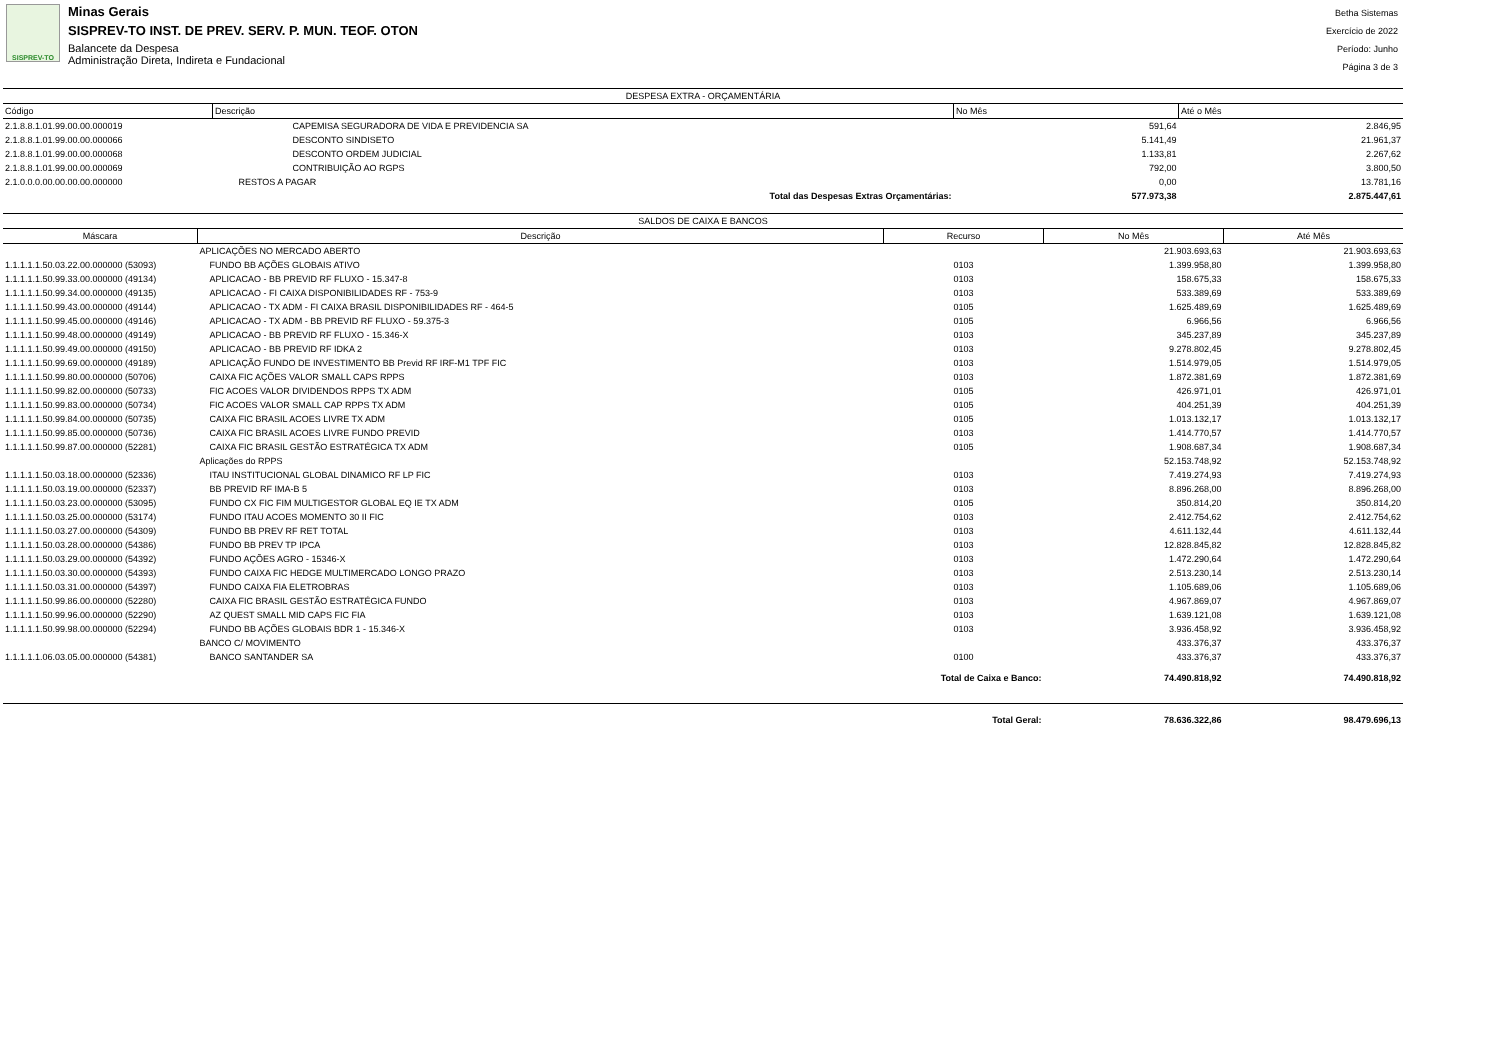SISPREV-TO
Minas Gerais
SISPREV-TO INST. DE PREV. SERV. P. MUN. TEOF. OTON
Balancete da Despesa
Administração Direta, Indireta e Fundacional
Betha Sistemas
Exercício de 2022
Período: Junho
Página 3 de 3
| DESPESA EXTRA - ORÇAMENTÁRIA | | | |
| Código | Descrição | No Mês | Até o Mês |
| 2.1.8.8.1.01.99.00.00.000019 | CAPEMISA SEGURADORA DE VIDA E PREVIDENCIA SA | 591,64 | 2.846,95 |
| 2.1.8.8.1.01.99.00.00.000066 | DESCONTO SINDISETO | 5.141,49 | 21.961,37 |
| 2.1.8.8.1.01.99.00.00.000068 | DESCONTO ORDEM JUDICIAL | 1.133,81 | 2.267,62 |
| 2.1.8.8.1.01.99.00.00.000069 | CONTRIBUIÇÃO AO RGPS | 792,00 | 3.800,50 |
| 2.1.0.0.0.00.00.00.00.000000 | RESTOS A PAGAR | 0,00 | 13.781,16 |
| | Total das Despesas Extras Orçamentárias: | 577.973,38 | 2.875.447,61 |
| SALDOS DE CAIXA E BANCOS | | | | |
| Máscara | Descrição | Recurso | No Mês | Até Mês |
| | APLICAÇÕES NO MERCADO ABERTO | | 21.903.693,63 | 21.903.693,63 |
| 1.1.1.1.1.50.03.22.00.000000 (53093) | FUNDO BB AÇÕES GLOBAIS ATIVO | 0103 | 1.399.958,80 | 1.399.958,80 |
| 1.1.1.1.1.50.99.33.00.000000 (49134) | APLICACAO - BB PREVID RF FLUXO - 15.347-8 | 0103 | 158.675,33 | 158.675,33 |
| 1.1.1.1.1.50.99.34.00.000000 (49135) | APLICACAO - FI CAIXA DISPONIBILIDADES RF - 753-9 | 0103 | 533.389,69 | 533.389,69 |
| 1.1.1.1.1.50.99.43.00.000000 (49144) | APLICACAO - TX ADM - FI CAIXA BRASIL DISPONIBILIDADES RF - 464-5 | 0105 | 1.625.489,69 | 1.625.489,69 |
| 1.1.1.1.1.50.99.45.00.000000 (49146) | APLICACAO - TX ADM - BB PREVID RF FLUXO - 59.375-3 | 0105 | 6.966,56 | 6.966,56 |
| 1.1.1.1.1.50.99.48.00.000000 (49149) | APLICACAO - BB PREVID RF FLUXO - 15.346-X | 0103 | 345.237,89 | 345.237,89 |
| 1.1.1.1.1.50.99.49.00.000000 (49150) | APLICACAO - BB PREVID RF IDKA 2 | 0103 | 9.278.802,45 | 9.278.802,45 |
| 1.1.1.1.1.50.99.69.00.000000 (49189) | APLICAÇÃO FUNDO DE INVESTIMENTO BB Previd RF IRF-M1 TPF FIC | 0103 | 1.514.979,05 | 1.514.979,05 |
| 1.1.1.1.1.50.99.80.00.000000 (50706) | CAIXA FIC AÇÕES VALOR SMALL CAPS RPPS | 0103 | 1.872.381,69 | 1.872.381,69 |
| 1.1.1.1.1.50.99.82.00.000000 (50733) | FIC ACOES VALOR DIVIDENDOS RPPS TX ADM | 0105 | 426.971,01 | 426.971,01 |
| 1.1.1.1.1.50.99.83.00.000000 (50734) | FIC ACOES VALOR SMALL CAP RPPS TX ADM | 0105 | 404.251,39 | 404.251,39 |
| 1.1.1.1.1.50.99.84.00.000000 (50735) | CAIXA FIC BRASIL ACOES LIVRE TX ADM | 0105 | 1.013.132,17 | 1.013.132,17 |
| 1.1.1.1.1.50.99.85.00.000000 (50736) | CAIXA FIC BRASIL ACOES LIVRE FUNDO PREVID | 0103 | 1.414.770,57 | 1.414.770,57 |
| 1.1.1.1.1.50.99.87.00.000000 (52281) | CAIXA FIC BRASIL GESTÃO ESTRATÉGICA TX ADM | 0105 | 1.908.687,34 | 1.908.687,34 |
| | Aplicações do RPPS | | 52.153.748,92 | 52.153.748,92 |
| 1.1.1.1.1.50.03.18.00.000000 (52336) | ITAU INSTITUCIONAL GLOBAL DINAMICO RF LP FIC | 0103 | 7.419.274,93 | 7.419.274,93 |
| 1.1.1.1.1.50.03.19.00.000000 (52337) | BB PREVID RF IMA-B 5 | 0103 | 8.896.268,00 | 8.896.268,00 |
| 1.1.1.1.1.50.03.23.00.000000 (53095) | FUNDO CX FIC FIM MULTIGESTOR GLOBAL EQ IE TX ADM | 0105 | 350.814,20 | 350.814,20 |
| 1.1.1.1.1.50.03.25.00.000000 (53174) | FUNDO ITAU ACOES MOMENTO 30 II FIC | 0103 | 2.412.754,62 | 2.412.754,62 |
| 1.1.1.1.1.50.03.27.00.000000 (54309) | FUNDO BB PREV RF RET TOTAL | 0103 | 4.611.132,44 | 4.611.132,44 |
| 1.1.1.1.1.50.03.28.00.000000 (54386) | FUNDO BB PREV TP IPCA | 0103 | 12.828.845,82 | 12.828.845,82 |
| 1.1.1.1.1.50.03.29.00.000000 (54392) | FUNDO AÇÕES AGRO - 15346-X | 0103 | 1.472.290,64 | 1.472.290,64 |
| 1.1.1.1.1.50.03.30.00.000000 (54393) | FUNDO CAIXA FIC HEDGE MULTIMERCADO LONGO PRAZO | 0103 | 2.513.230,14 | 2.513.230,14 |
| 1.1.1.1.1.50.03.31.00.000000 (54397) | FUNDO CAIXA FIA ELETROBRAS | 0103 | 1.105.689,06 | 1.105.689,06 |
| 1.1.1.1.1.50.99.86.00.000000 (52280) | CAIXA FIC BRASIL GESTÃO ESTRATÉGICA FUNDO | 0103 | 4.967.869,07 | 4.967.869,07 |
| 1.1.1.1.1.50.99.96.00.000000 (52290) | AZ QUEST SMALL MID CAPS FIC FIA | 0103 | 1.639.121,08 | 1.639.121,08 |
| 1.1.1.1.1.50.99.98.00.000000 (52294) | FUNDO BB AÇÕES GLOBAIS BDR 1 - 15.346-X | 0103 | 3.936.458,92 | 3.936.458,92 |
| | BANCO C/ MOVIMENTO | | 433.376,37 | 433.376,37 |
| 1.1.1.1.1.06.03.05.00.000000 (54381) | BANCO SANTANDER SA | 0100 | 433.376,37 | 433.376,37 |
| Total de Caixa e Banco: | | | 74.490.818,92 | 74.490.818,92 |
| Total Geral: | | | 78.636.322,86 | 98.479.696,13 |